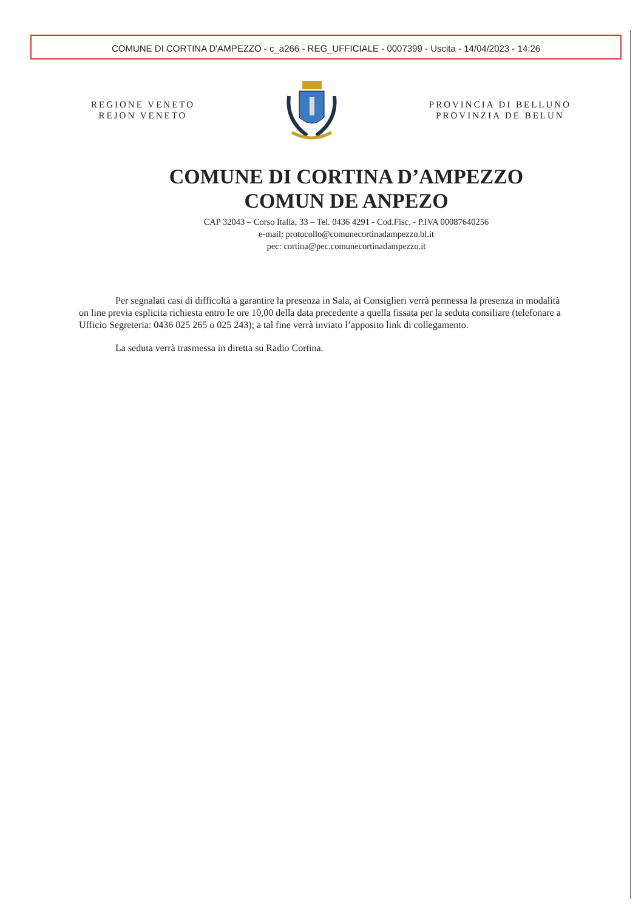COMUNE DI CORTINA D'AMPEZZO - c_a266 - REG_UFFICIALE - 0007399 - Uscita - 14/04/2023 - 14:26
REGIONE VENETO
REJON VENETO
PROVINCIA DI BELLUNO
PROVINZIA DE BELUN
COMUNE DI CORTINA D’AMPEZZO
COMUN DE ANPEZO
CAP 32043 – Corso Italia, 33 – Tel. 0436 4291 - Cod.Fisc. - P.IVA 00087640256
e-mail: protocollo@comunecortinadampezzo.bl.it
pec: cortina@pec.comunecortinadampezzo.it
Per segnalati casi di difficoltà a garantire la presenza in Sala, ai Consiglieri verrà permessa la presenza in modalità on line previa esplicita richiesta entro le ore 10,00 della data precedente a quella fissata per la seduta consiliare (telefonare a Ufficio Segreteria: 0436 025 265 o 025 243); a tal fine verrà inviato l’apposito link di collegamento.
La seduta verrà trasmessa in diretta su Radio Cortina.